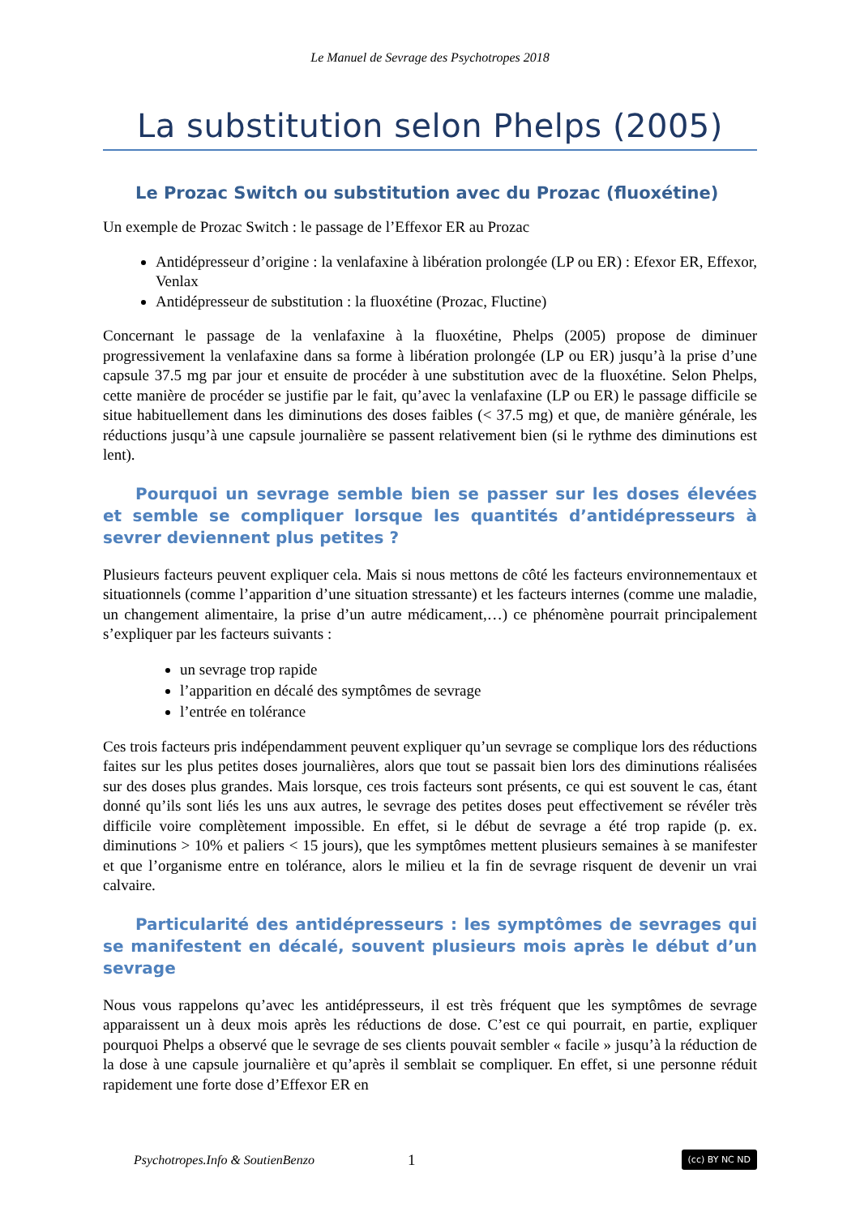Le Manuel de Sevrage des Psychotropes 2018
La substitution selon Phelps (2005)
Le Prozac Switch ou substitution avec du Prozac (fluoxétine)
Un exemple de Prozac Switch : le passage de l’Effexor ER au Prozac
Antidépresseur d’origine : la venlafaxine à libération prolongée (LP ou ER) : Efexor ER, Effexor, Venlax
Antidépresseur de substitution : la fluoxétine (Prozac, Fluctine)
Concernant le passage de la venlafaxine à la fluoxétine, Phelps (2005) propose de diminuer progressivement la venlafaxine dans sa forme à libération prolongée (LP ou ER) jusqu’à la prise d’une capsule 37.5 mg par jour et ensuite de procéder à une substitution avec de la fluoxétine. Selon Phelps, cette manière de procéder se justifie par le fait, qu’avec la venlafaxine (LP ou ER) le passage difficile se situe habituellement dans les diminutions des doses faibles (< 37.5 mg) et que, de manière générale, les réductions jusqu’à une capsule journalière se passent relativement bien (si le rythme des diminutions est lent).
Pourquoi un sevrage semble bien se passer sur les doses élevées et semble se compliquer lorsque les quantités d’antidépresseurs à sevrer deviennent plus petites ?
Plusieurs facteurs peuvent expliquer cela. Mais si nous mettons de côté les facteurs environnementaux et situationnels (comme l’apparition d’une situation stressante) et les facteurs internes (comme une maladie, un changement alimentaire, la prise d’un autre médicament,…) ce phénomène pourrait principalement s’expliquer par les facteurs suivants :
un sevrage trop rapide
l’apparition en décalé des symptômes de sevrage
l’entrée en tolérance
Ces trois facteurs pris indépendamment peuvent expliquer qu’un sevrage se complique lors des réductions faites sur les plus petites doses journalières, alors que tout se passait bien lors des diminutions réalisées sur des doses plus grandes. Mais lorsque, ces trois facteurs sont présents, ce qui est souvent le cas, étant donné qu’ils sont liés les uns aux autres, le sevrage des petites doses peut effectivement se révéler très difficile voire complètement impossible. En effet, si le début de sevrage a été trop rapide (p. ex. diminutions > 10% et paliers < 15 jours), que les symptômes mettent plusieurs semaines à se manifester et que l’organisme entre en tolérance, alors le milieu et la fin de sevrage risquent de devenir un vrai calvaire.
Particularité des antidépresseurs : les symptômes de sevrages qui se manifestent en décalé, souvent plusieurs mois après le début d’un sevrage
Nous vous rappelons qu’avec les antidépresseurs, il est très fréquent que les symptômes de sevrage apparaissent un à deux mois après les réductions de dose. C’est ce qui pourrait, en partie, expliquer pourquoi Phelps a observé que le sevrage de ses clients pouvait sembler « facile » jusqu’à la réduction de la dose à une capsule journalière et qu’après il semblait se compliquer. En effet, si une personne réduit rapidement une forte dose d’Effexor ER en
Psychotropes.Info & SoutienBenzo 1 (cc) BY NC ND